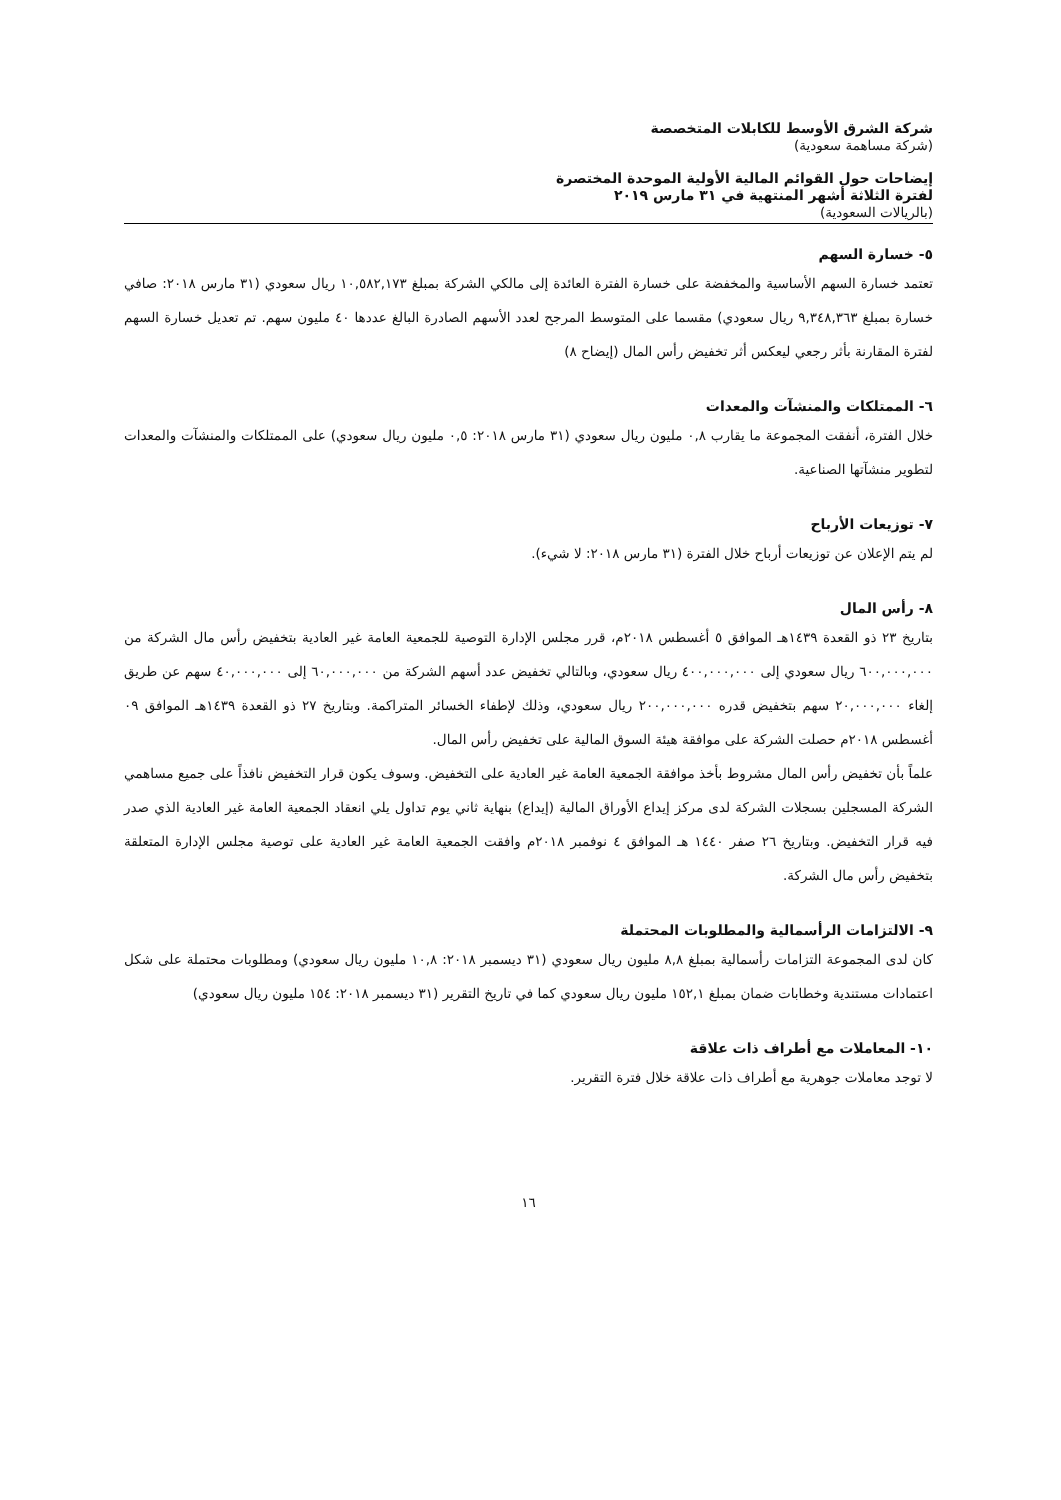شركة الشرق الأوسط للكابلات المتخصصة
(شركة مساهمة سعودية)
إيضاحات حول القوائم المالية الأولية الموحدة المختصرة
لفترة الثلاثة أشهر المنتهية في ٣١ مارس ٢٠١٩
(بالريالات السعودية)
٥- خسارة السهم
تعتمد خسارة السهم الأساسية والمخفضة على خسارة الفترة العائدة إلى مالكي الشركة بمبلغ ١٠,٥٨٢,١٧٣ ريال سعودي (٣١ مارس ٢٠١٨: صافي خسارة بمبلغ ٩,٣٤٨,٣٦٣ ريال سعودي) مقسما على المتوسط المرجح لعدد الأسهم الصادرة البالغ عددها ٤٠ مليون سهم. تم تعديل خسارة السهم لفترة المقارنة بأثر رجعي ليعكس أثر تخفيض رأس المال (إيضاح ٨)
٦- الممتلكات والمنشآت والمعدات
خلال الفترة، أنفقت المجموعة ما يقارب ٠,٨ مليون ريال سعودي (٣١ مارس ٢٠١٨: ٠,٥ مليون ريال سعودي) على الممتلكات والمنشآت والمعدات لتطوير منشآتها الصناعية.
٧- توزيعات الأرباح
لم يتم الإعلان عن توزيعات أرباح خلال الفترة (٣١ مارس ٢٠١٨: لا شيء).
٨- رأس المال
بتاريخ ٢٣ ذو القعدة ١٤٣٩هـ الموافق ٥ أغسطس ٢٠١٨م، قرر مجلس الإدارة التوصية للجمعية العامة غير العادية بتخفيض رأس مال الشركة من ٦٠٠,٠٠٠,٠٠٠ ريال سعودي إلى ٤٠٠,٠٠٠,٠٠٠ ريال سعودي، وبالتالي تخفيض عدد أسهم الشركة من ٦٠,٠٠٠,٠٠٠ إلى ٤٠,٠٠٠,٠٠٠ سهم عن طريق إلغاء ٢٠,٠٠٠,٠٠٠ سهم بتخفيض قدره ٢٠٠,٠٠٠,٠٠٠ ريال سعودي، وذلك لإطفاء الخسائر المتراكمة. وبتاريخ ٢٧ ذو القعدة ١٤٣٩هـ الموافق ٠٩ أغسطس ٢٠١٨م حصلت الشركة على موافقة هيئة السوق المالية على تخفيض رأس المال.
علماً بأن تخفيض رأس المال مشروط بأخذ موافقة الجمعية العامة غير العادية على التخفيض. وسوف يكون قرار التخفيض نافذاً على جميع مساهمي الشركة المسجلين بسجلات الشركة لدى مركز إيداع الأوراق المالية (إيداع) بنهاية ثاني يوم تداول يلي انعقاد الجمعية العامة غير العادية الذي صدر فيه قرار التخفيض. وبتاريخ ٢٦ صفر ١٤٤٠ هـ الموافق ٤ نوفمبر ٢٠١٨م وافقت الجمعية العامة غير العادية على توصية مجلس الإدارة المتعلقة بتخفيض رأس مال الشركة.
٩- الالتزامات الرأسمالية والمطلوبات المحتملة
كان لدى المجموعة التزامات رأسمالية بمبلغ ٨,٨ مليون ريال سعودي (٣١ ديسمبر ٢٠١٨: ١٠,٨ مليون ريال سعودي) ومطلوبات محتملة على شكل اعتمادات مستندية وخطابات ضمان بمبلغ ١٥٢,١ مليون ريال سعودي كما في تاريخ التقرير (٣١ ديسمبر ٢٠١٨: ١٥٤ مليون ريال سعودي)
١٠- المعاملات مع أطراف ذات علاقة
لا توجد معاملات جوهرية مع أطراف ذات علاقة خلال فترة التقرير.
١٦